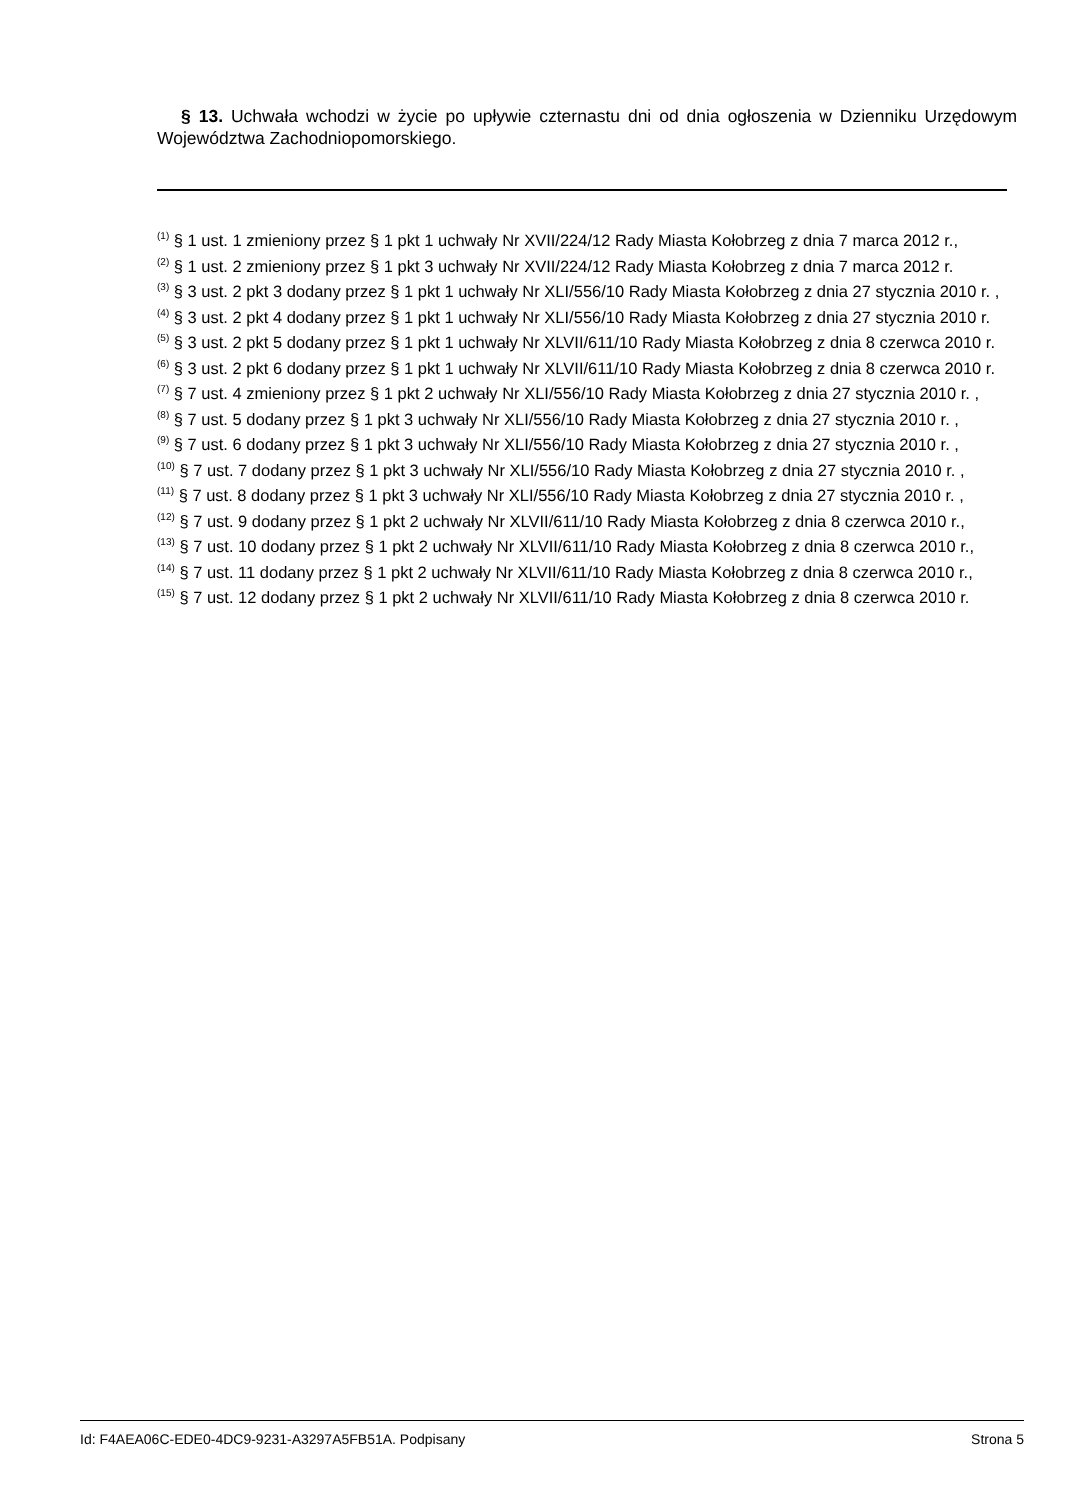§ 13. Uchwała wchodzi w życie po upływie czternastu dni od dnia ogłoszenia w Dzienniku Urzędowym Województwa Zachodniopomorskiego.
<sup>(1)</sup> § 1 ust. 1 zmieniony przez § 1 pkt 1 uchwały Nr XVII/224/12 Rady Miasta Kołobrzeg z dnia 7 marca 2012 r.,
<sup>(2)</sup> § 1 ust. 2 zmieniony przez § 1 pkt 3 uchwały Nr XVII/224/12 Rady Miasta Kołobrzeg z dnia 7 marca 2012 r.
<sup>(3)</sup> § 3 ust. 2 pkt 3 dodany przez § 1 pkt 1 uchwały Nr XLI/556/10 Rady Miasta Kołobrzeg z dnia 27 stycznia 2010 r. ,
<sup>(4)</sup> § 3 ust. 2 pkt 4 dodany przez § 1 pkt 1 uchwały Nr XLI/556/10 Rady Miasta Kołobrzeg z dnia 27 stycznia 2010 r.
<sup>(5)</sup> § 3 ust. 2 pkt 5 dodany przez § 1 pkt 1 uchwały Nr XLVII/611/10 Rady Miasta Kołobrzeg z dnia 8 czerwca 2010 r.
<sup>(6)</sup> § 3 ust. 2 pkt 6 dodany przez § 1 pkt 1 uchwały Nr XLVII/611/10 Rady Miasta Kołobrzeg z dnia 8 czerwca 2010 r.
<sup>(7)</sup> § 7 ust. 4 zmieniony przez § 1 pkt 2 uchwały Nr XLI/556/10 Rady Miasta Kołobrzeg z dnia 27 stycznia 2010 r. ,
<sup>(8)</sup> § 7 ust. 5 dodany przez § 1 pkt 3 uchwały Nr XLI/556/10 Rady Miasta Kołobrzeg z dnia 27 stycznia 2010 r. ,
<sup>(9)</sup> § 7 ust. 6 dodany przez § 1 pkt 3 uchwały Nr XLI/556/10 Rady Miasta Kołobrzeg z dnia 27 stycznia 2010 r. ,
<sup>(10)</sup> § 7 ust. 7 dodany przez § 1 pkt 3 uchwały Nr XLI/556/10 Rady Miasta Kołobrzeg z dnia 27 stycznia 2010 r. ,
<sup>(11)</sup> § 7 ust. 8 dodany przez § 1 pkt 3 uchwały Nr XLI/556/10 Rady Miasta Kołobrzeg z dnia 27 stycznia 2010 r. ,
<sup>(12)</sup> § 7 ust. 9 dodany przez § 1 pkt 2 uchwały Nr XLVII/611/10 Rady Miasta Kołobrzeg z dnia 8 czerwca 2010 r.,
<sup>(13)</sup> § 7 ust. 10 dodany przez § 1 pkt 2 uchwały Nr XLVII/611/10 Rady Miasta Kołobrzeg z dnia 8 czerwca 2010 r.,
<sup>(14)</sup> § 7 ust. 11 dodany przez § 1 pkt 2 uchwały Nr XLVII/611/10 Rady Miasta Kołobrzeg z dnia 8 czerwca 2010 r.,
<sup>(15)</sup> § 7 ust. 12 dodany przez § 1 pkt 2 uchwały Nr XLVII/611/10 Rady Miasta Kołobrzeg z dnia 8 czerwca 2010 r.
Id: F4AEA06C-EDE0-4DC9-9231-A3297A5FB51A. Podpisany Strona 5